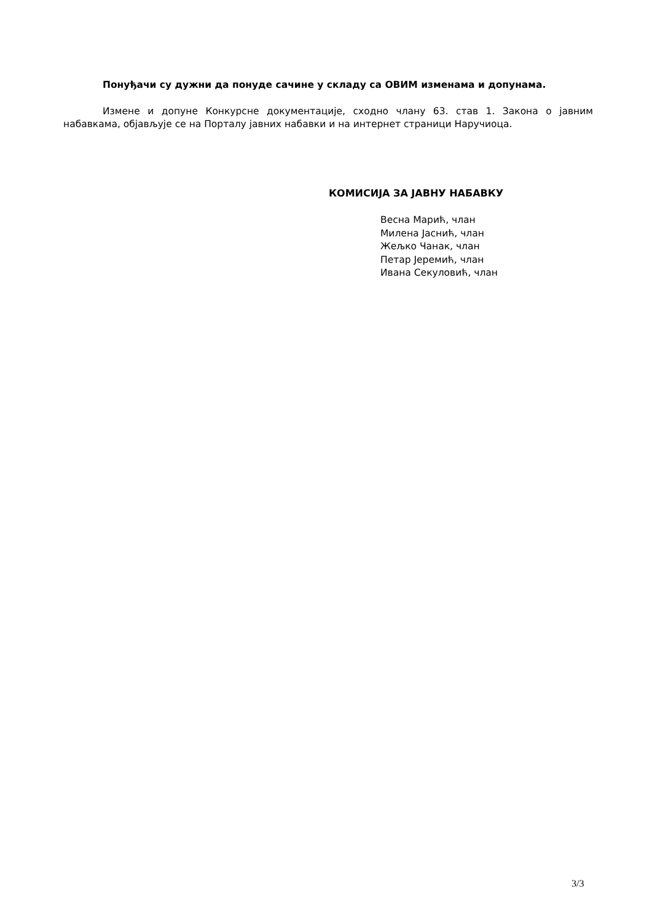Понуђачи су дужни да понуде сачине у складу са ОВИМ изменама и допунама.
Измене и допуне Конкурсне документације, сходно члану 63. став 1. Закона о јавним набавкама, објављује се на Порталу јавних набавки и на интернет страници Наручиоца.
КОМИСИЈА ЗА ЈАВНУ НАБАВКУ
Весна Марић, члан
Милена Јаснић, члан
Жељко Чанак, члан
Петар Јеремић, члан
Ивана Секуловић, члан
3/3